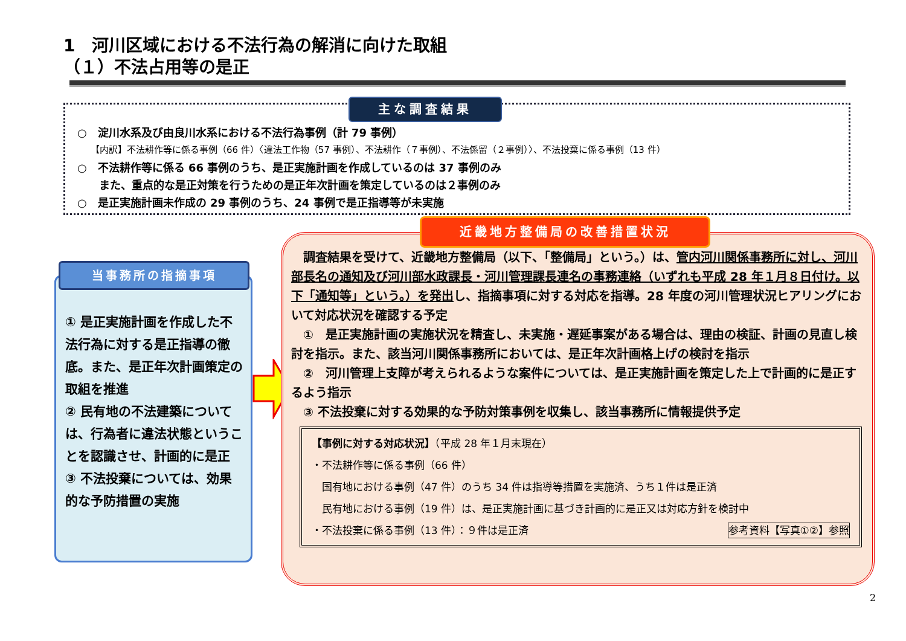1　河川区域における不法行為の解消に向けた取組
（１）不法占用等の是正
主な調査結果
○　淀川水系及び由良川水系における不法行為事例（計 79 事例）
【内訳】不法耕作等に係る事例（66 件）〈違法工作物（57 事例）、不法耕作（７事例）、不法係留（２事例）〉、不法投棄に係る事例（13 件）
○　不法耕作等に係る 66 事例のうち、是正実施計画を作成しているのは 37 事例のみ
　　また、重点的な是正対策を行うための是正年次計画を策定しているのは２事例のみ
○　是正実施計画未作成の 29 事例のうち、24 事例で是正指導等が未実施
当事務所の指摘事項
① 是正実施計画を作成した不法行為に対する是正指導の徹底。また、是正年次計画策定の取組を推進
② 民有地の不法建築については、行為者に違法状態ということを認識させ、計画的に是正
③ 不法投棄については、効果的な予防措置の実施
近畿地方整備局の改善措置状況
　調査結果を受けて、近畿地方整備局（以下、「整備局」という。）は、管内河川関係事務所に対し、河川部長名の通知及び河川部水政課長・河川管理課長連名の事務連絡（いずれも平成 28 年１月８日付け。以下「通知等」という。）を発出し、指摘事項に対する対応を指導。28 年度の河川管理状況ヒアリングにおいて対応状況を確認する予定
　①　是正実施計画の実施状況を精査し、未実施・遅延事案がある場合は、理由の検証、計画の見直し検討を指示。また、該当河川関係事務所においては、是正年次計画格上げの検討を指示
　②　河川管理上支障が考えられるような案件については、是正実施計画を策定した上で計画的に是正するよう指示
　③ 不法投棄に対する効果的な予防対策事例を収集し、該当事務所に情報提供予定
【事例に対する対応状況】（平成 28 年１月末現在）
・不法耕作等に係る事例（66 件）
　国有地における事例（47 件）のうち 34 件は指導等措置を実施済、うち１件は是正済
　民有地における事例（19 件）は、是正実施計画に基づき計画的に是正又は対応方針を検討中
・不法投棄に係る事例（13 件）：９件は是正済 参考資料【写真①②】参照
2